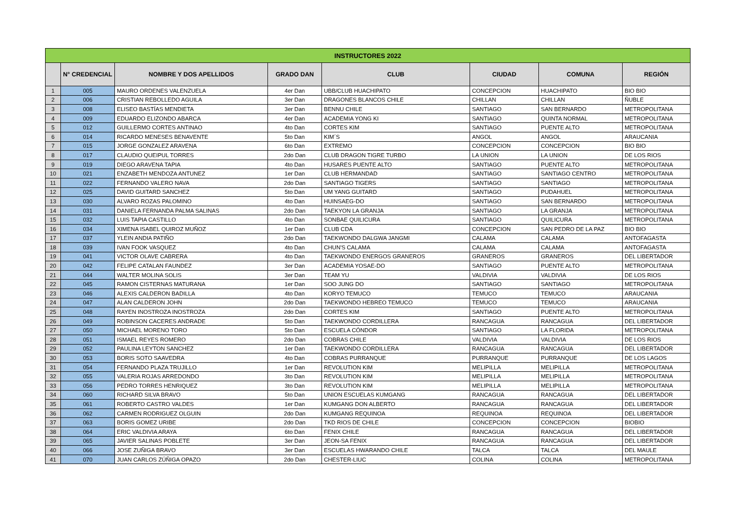| INSTRUCTORES 2022 | | | | | | | |
| --- | --- | --- | --- | --- | --- | --- | --- |
| | N° CREDENCIAL | NOMBRE Y DOS APELLIDOS | GRADO DAN | CLUB | CIUDAD | COMUNA | REGIÓN |
| 1 | 005 | MAURO ORDENES VALENZUELA | 4er Dan | UBB/CLUB HUACHIPATO | CONCEPCION | HUACHIPATO | BIO BIO |
| 2 | 006 | CRISTIAN REBOLLEDO AGUILA | 3er Dan | DRAGONES BLANCOS CHILE | CHILLAN | CHILLAN | ÑUBLE |
| 3 | 008 | ELISEO BASTÍAS MENDIETA | 3er Dan | BENNU CHILE | SANTIAGO | SAN BERNARDO | METROPOLITANA |
| 4 | 009 | EDUARDO ELIZONDO ABARCA | 4er Dan | ACADEMIA YONG KI | SANTIAGO | QUINTA NORMAL | METROPOLITANA |
| 5 | 012 | GUILLERMO CORTES ANTINAO | 4to Dan | CORTES KIM | SANTIAGO | PUENTE ALTO | METROPOLITANA |
| 6 | 014 | RICARDO MENESES BENAVENTE | 5to Dan | KIM´S | ANGOL | ANGOL | ARAUCANIA |
| 7 | 015 | JORGE GONZALEZ ARAVENA | 6to Dan | EXTREMO | CONCEPCION | CONCEPCION | BIO BIO |
| 8 | 017 | CLAUDIO QUEIPUL TORRES | 2do Dan | CLUB DRAGON TIGRE TURBO | LA UNION | LA UNION | DE LOS RIOS |
| 9 | 019 | DIEGO ARAVENA TAPIA | 4to Dan | HUSARES PUENTE ALTO | SANTIAGO | PUENTE ALTO | METROPOLITANA |
| 10 | 021 | ENZABETH MENDOZA ANTUNEZ | 1er Dan | CLUB HERMANDAD | SANTIAGO | SANTIAGO CENTRO | METROPOLITANA |
| 11 | 022 | FERNANDO VALERO NAVA | 2do Dan | SANTIAGO TIGERS | SANTIAGO | SANTIAGO | METROPOLITANA |
| 12 | 025 | DAVID GUITARD SANCHEZ | 5to Dan | UM YANG GUITARD | SANTIAGO | PUDAHUEL | METROPOLITANA |
| 13 | 030 | ALVARO ROZAS PALOMINO | 4to Dan | HUINSAEG-DO | SANTIAGO | SAN BERNARDO | METROPOLITANA |
| 14 | 031 | DANIELA FERNANDA PALMA SALINAS | 2do Dan | TAEKYON LA GRANJA | SANTIAGO | LA GRANJA | METROPOLITANA |
| 15 | 032 | LUIS TAPIA CASTILLO | 4to Dan | SONBAE QUILICURA | SANTIAGO | QUILICURA | METROPOLITANA |
| 16 | 034 | XIMENA ISABEL QUIROZ MUÑOZ | 1er Dan | CLUB CDA | CONCEPCION | SAN PEDRO DE LA PAZ | BIO BIO |
| 17 | 037 | YLEIN ANDIA PATIÑO | 2do Dan | TAEKWONDO DALGWA JANGMI | CALAMA | CALAMA | ANTOFAGASTA |
| 18 | 039 | IVAN FOOK VASQUEZ | 4to Dan | CHUN'S CALAMA | CALAMA | CALAMA | ANTOFAGASTA |
| 19 | 041 | VICTOR OLAVE CABRERA | 4to Dan | TAEKWONDO ENERGOS GRANEROS | GRANEROS | GRANEROS | DEL LIBERTADOR |
| 20 | 042 | FELIPE CATALAN FAUNDEZ | 3er Dan | ACADEMIA YOSAE-DO | SANTIAGO | PUENTE ALTO | METROPOLITANA |
| 21 | 044 | WALTER MOLINA SOLIS | 3er Dan | TEAM YU | VALDIVIA | VALDIVIA | DE LOS RIOS |
| 22 | 045 | RAMON CISTERNAS MATURANA | 1er Dan | SOO JUNG DO | SANTIAGO | SANTIAGO | METROPOLITANA |
| 23 | 046 | ALEXIS CALDERON BADILLA | 4to Dan | KORYO TEMUCO | TEMUCO | TEMUCO | ARAUCANIA |
| 24 | 047 | ALAN CALDERON JOHN | 2do Dan | TAEKWONDO HEBREO TEMUCO | TEMUCO | TEMUCO | ARAUCANIA |
| 25 | 048 | RAYEN INOSTROZA INOSTROZA | 2do Dan | CORTES KIM | SANTIAGO | PUENTE ALTO | METROPOLITANA |
| 26 | 049 | ROBINSON CACERES ANDRADE | 5to Dan | TAEKWONDO CORDILLERA | RANCAGUA | RANCAGUA | DEL LIBERTADOR |
| 27 | 050 | MICHAEL MORENO TORO | 5to Dan | ESCUELA CÓNDOR | SANTIAGO | LA FLORIDA | METROPOLITANA |
| 28 | 051 | ISMAEL REYES ROMERO | 2do Dan | COBRAS CHILE | VALDIVIA | VALDIVIA | DE LOS RIOS |
| 29 | 052 | PAULINA LEYTON SANCHEZ | 1er Dan | TAEKWONDO CORDILLERA | RANCAGUA | RANCAGUA | DEL LIBERTADOR |
| 30 | 053 | BORIS SOTO SAAVEDRA | 4to Dan | COBRAS PURRANQUE | PURRANQUE | PURRANQUE | DE LOS LAGOS |
| 31 | 054 | FERNANDO PLAZA TRUJILLO | 1er Dan | REVOLUTION KIM | MELIPILLA | MELIPILLA | METROPOLITANA |
| 32 | 055 | VALERIA ROJAS ARREDONDO | 3to Dan | REVOLUTION KIM | MELIPILLA | MELIPILLA | METROPOLITANA |
| 33 | 056 | PEDRO TORRES HENRIQUEZ | 3to Dan | REVOLUTION KIM | MELIPILLA | MELIPILLA | METROPOLITANA |
| 34 | 060 | RICHARD SILVA BRAVO | 5to Dan | UNION ESCUELAS KUMGANG | RANCAGUA | RANCAGUA | DEL LIBERTADOR |
| 35 | 061 | ROBERTO CASTRO VALDES | 1er Dan | KUMGANG DON ALBERTO | RANCAGUA | RANCAGUA | DEL LIBERTADOR |
| 36 | 062 | CARMEN RODRIGUEZ OLGUIN | 2do Dan | KUMGANG REQUINOA | REQUINOA | REQUINOA | DEL LIBERTADOR |
| 37 | 063 | BORIS GOMEZ URIBE | 2do Dan | TKD RIOS DE CHILE | CONCEPCION | CONCEPCION | BIOBIO |
| 38 | 064 | ERIC VALDIVIA ARAYA | 6to Dan | FENIX CHILE | RANCAGUA | RANCAGUA | DEL LIBERTADOR |
| 39 | 065 | JAVIER SALINAS POBLETE | 3er Dan | JEON-SA FENIX | RANCAGUA | RANCAGUA | DEL LIBERTADOR |
| 40 | 066 | JOSE ZUÑIGA BRAVO | 3er Dan | ESCUELAS HWARANDO CHILE | TALCA | TALCA | DEL MAULE |
| 41 | 070 | JUAN CARLOS ZÚÑIGA OPAZO | 2do Dan | CHESTER-LIUC | COLINA | COLINA | METROPOLITANA |